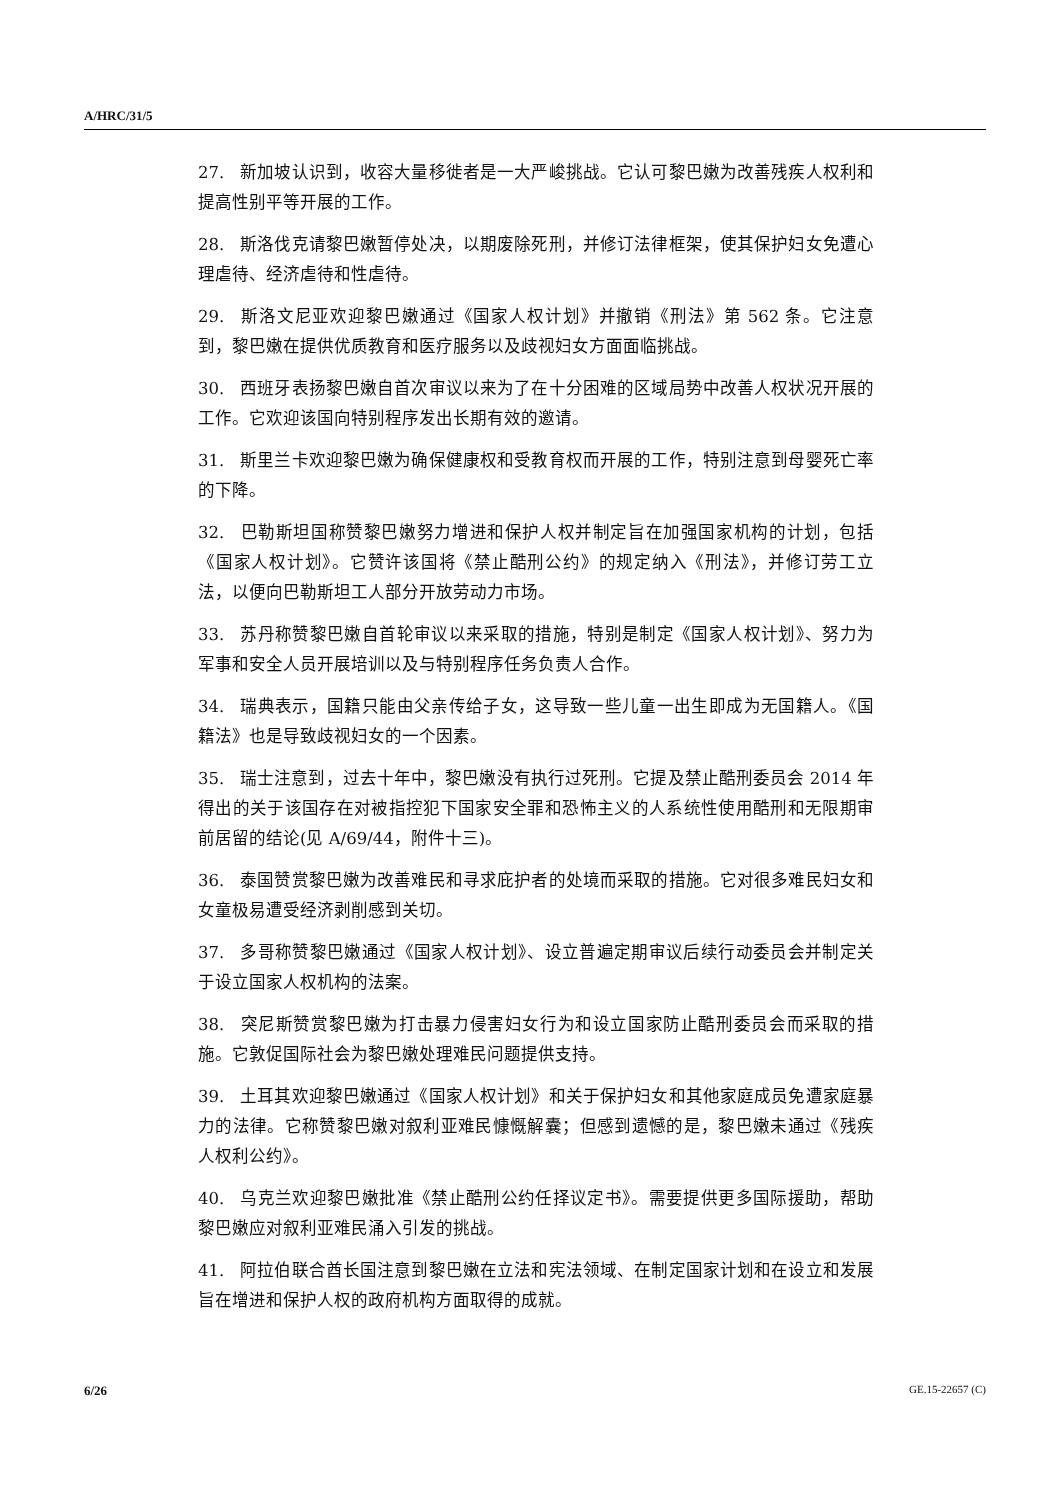A/HRC/31/5
27. 新加坡认识到，收容大量移徙者是一大严峻挑战。它认可黎巴嫩为改善残疾人权利和提高性别平等开展的工作。
28. 斯洛伐克请黎巴嫩暂停处决，以期废除死刑，并修订法律框架，使其保护妇女免遭心理虐待、经济虐待和性虐待。
29. 斯洛文尼亚欢迎黎巴嫩通过《国家人权计划》并撤销《刑法》第 562 条。它注意到，黎巴嫩在提供优质教育和医疗服务以及歧视妇女方面面临挑战。
30. 西班牙表扬黎巴嫩自首次审议以来为了在十分困难的区域局势中改善人权状况开展的工作。它欢迎该国向特别程序发出长期有效的邀请。
31. 斯里兰卡欢迎黎巴嫩为确保健康权和受教育权而开展的工作，特别注意到母婴死亡率的下降。
32. 巴勒斯坦国称赞黎巴嫩努力增进和保护人权并制定旨在加强国家机构的计划，包括《国家人权计划》。它赞许该国将《禁止酷刑公约》的规定纳入《刑法》，并修订劳工立法，以便向巴勒斯坦工人部分开放劳动力市场。
33. 苏丹称赞黎巴嫩自首轮审议以来采取的措施，特别是制定《国家人权计划》、努力为军事和安全人员开展培训以及与特别程序任务负责人合作。
34. 瑞典表示，国籍只能由父亲传给子女，这导致一些儿童一出生即成为无国籍人。《国籍法》也是导致歧视妇女的一个因素。
35. 瑞士注意到，过去十年中，黎巴嫩没有执行过死刑。它提及禁止酷刑委员会 2014 年得出的关于该国存在对被指控犯下国家安全罪和恐怖主义的人系统性使用酷刑和无限期审前居留的结论(见 A/69/44，附件十三)。
36. 泰国赞赏黎巴嫩为改善难民和寻求庇护者的处境而采取的措施。它对很多难民妇女和女童极易遭受经济剥削感到关切。
37. 多哥称赞黎巴嫩通过《国家人权计划》、设立普遍定期审议后续行动委员会并制定关于设立国家人权机构的法案。
38. 突尼斯赞赏黎巴嫩为打击暴力侵害妇女行为和设立国家防止酷刑委员会而采取的措施。它敦促国际社会为黎巴嫩处理难民问题提供支持。
39. 土耳其欢迎黎巴嫩通过《国家人权计划》和关于保护妇女和其他家庭成员免遭家庭暴力的法律。它称赞黎巴嫩对叙利亚难民慷慨解囊；但感到遗憾的是，黎巴嫩未通过《残疾人权利公约》。
40. 乌克兰欢迎黎巴嫩批准《禁止酷刑公约任择议定书》。需要提供更多国际援助，帮助黎巴嫩应对叙利亚难民涌入引发的挑战。
41. 阿拉伯联合酋长国注意到黎巴嫩在立法和宪法领域、在制定国家计划和在设立和发展旨在增进和保护人权的政府机构方面取得的成就。
6/26 GE.15-22657 (C)